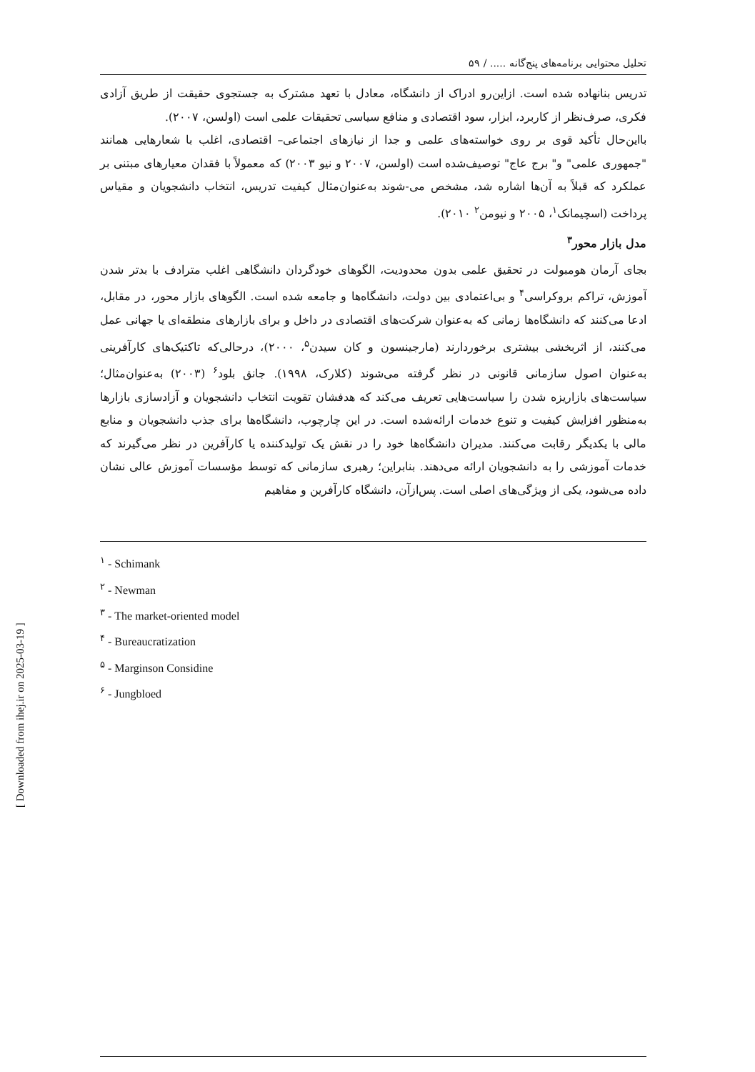تحلیل محتوایی برنامه‌های پنج‌گانه ..... / ۵۹
تدریس بنانهاده شده است. ازاین‌رو ادراک از دانشگاه، معادل با تعهد مشترک به جستجوی حقیقت از طریق آزادی فکری، صرف‌نظر از کاربرد، ابزار، سود اقتصادی و منافع سیاسی تحقیقات علمی است (اولسن، ۲۰۰۷).
بااین‌حال تأکید قوی بر روی خواسته‌های علمی و جدا از نیازهای اجتماعی– اقتصادی، اغلب با شعارهایی همانند "جمهوری علمی" و" برج عاج" توصیف‌شده است (اولسن، ۲۰۰۷ و نیو ۲۰۰۳) که معمولاً با فقدان معیارهای مبتنی بر عملکرد که قبلاً به آن‌ها اشاره شد، مشخص می-شوند به‌عنوان‌مثال کیفیت تدریس، انتخاب دانشجویان و مقیاس پرداخت (اسچیمانک<sup>۱</sup>، ۲۰۰۵ و نیومن<sup>۲</sup> ۲۰۱۰).
مدل بازار محور<sup>۳</sup>
بجای آرمان هومبولت در تحقیق علمی بدون محدودیت، الگوهای خودگردان دانشگاهی اغلب مترادف با بدتر شدن آموزش، تراکم بروکراسی<sup>۴</sup> و بی‌اعتمادی بین دولت، دانشگاه‌ها و جامعه شده است. الگوهای بازار محور، در مقابل، ادعا می‌کنند که دانشگاه‌ها زمانی که به‌عنوان شرکت‌های اقتصادی در داخل و برای بازارهای منطقه‌ای یا جهانی عمل می‌کنند، از اثربخشی بیشتری برخوردارند (مارجینسون و کان سیدن<sup>۵</sup>، ۲۰۰۰)، درحالی‌که تاکتیک‌های کارآفرینی به‌عنوان اصول سازمانی قانونی در نظر گرفته می‌شوند (کلارک، ۱۹۹۸). جانق بلود<sup>۶</sup> (۲۰۰۳) به‌عنوان‌مثال؛ سیاست‌های بازاریزه شدن را سیاست‌هایی تعریف می‌کند که هدفشان تقویت انتخاب دانشجویان و آزادسازی بازارها به‌منظور افزایش کیفیت و تنوع خدمات ارائه‌شده است. در این چارچوب، دانشگاه‌ها برای جذب دانشجویان و منابع مالی با یکدیگر رقابت می‌کنند. مدیران دانشگاه‌ها خود را در نقش یک تولیدکننده یا کارآفرین در نظر می‌گیرند که خدمات آموزشی را به دانشجویان ارائه می‌دهند. بنابراین؛ رهبری سازمانی که توسط مؤسسات آموزش عالی نشان داده می‌شود، یکی از ویژگی‌های اصلی است. پس‌ازآن، دانشگاه کارآفرین و مفاهیم
<sup>۱</sup> - Schimank
<sup>۲</sup> - Newman
<sup>۳</sup> - The market-oriented model
<sup>۴</sup> - Bureaucratization
<sup>۵</sup> - Marginson Considine
<sup>۶</sup> - Jungbloed
[ Downloaded from ihej.ir on 2025-03-19 ]